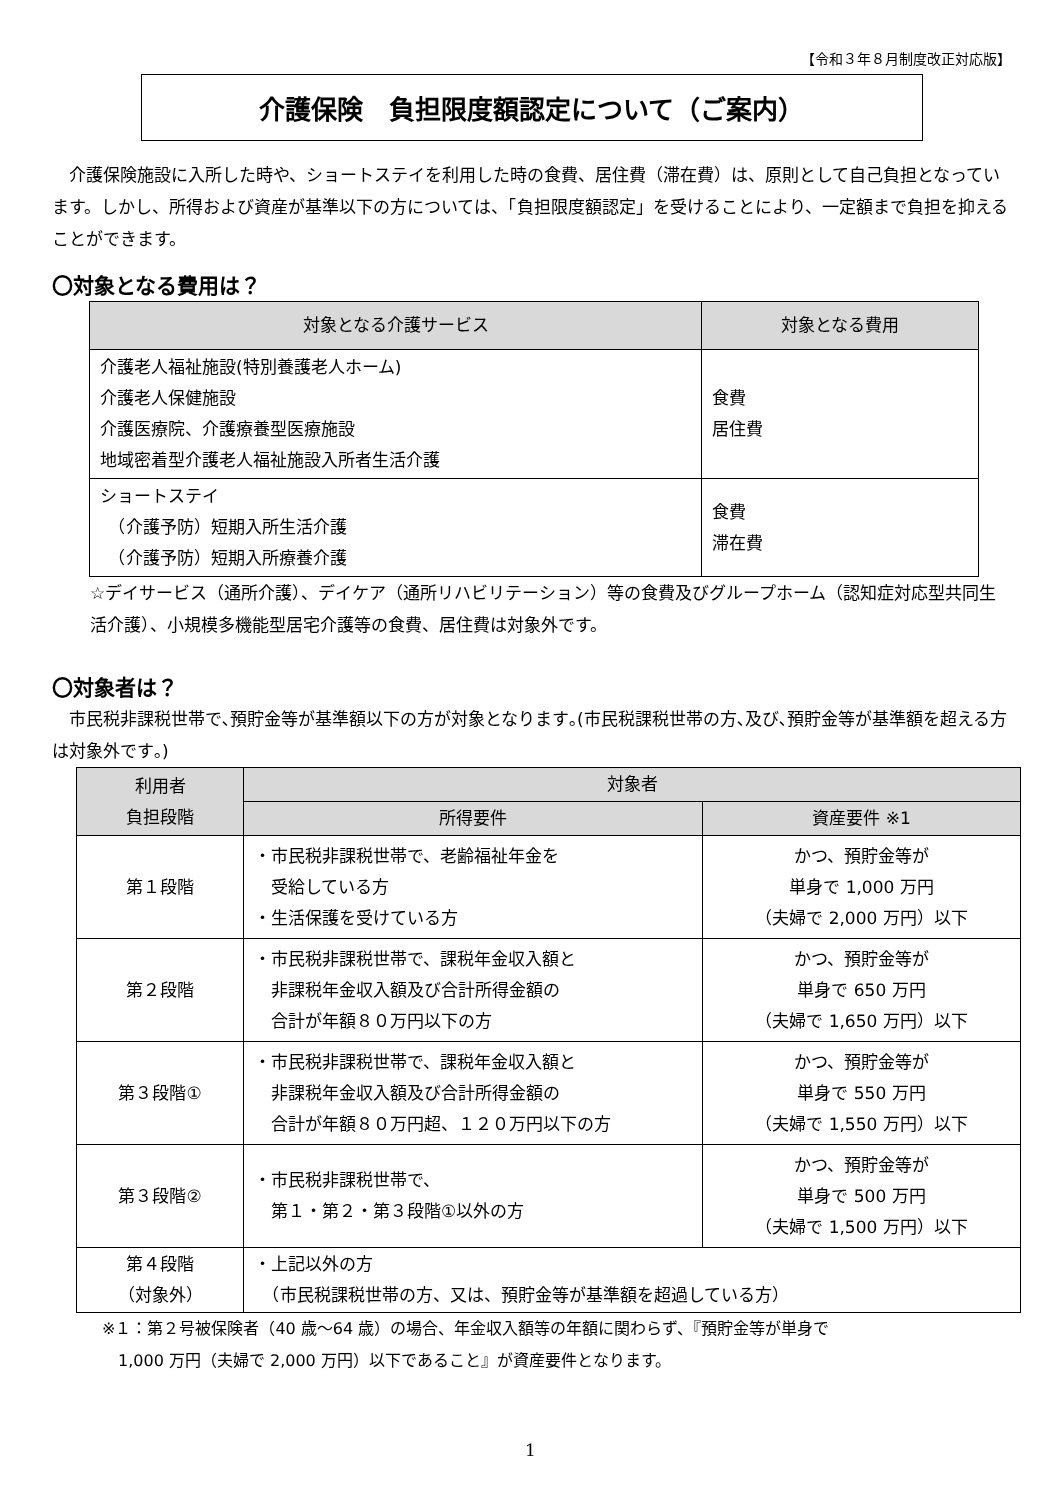【令和３年８月制度改正対応版】
介護保険　負担限度額認定について（ご案内）
　介護保険施設に入所した時や、ショートステイを利用した時の食費、居住費（滞在費）は、原則として自己負担となっています。しかし、所得および資産が基準以下の方については、「負担限度額認定」を受けることにより、一定額まで負担を抑えることができます。
〇対象となる費用は？
| 対象となる介護サービス | 対象となる費用 |
| --- | --- |
| 介護老人福祉施設(特別養護老人ホーム) 介護老人保健施設 介護医療院、介護療養型医療施設 地域密着型介護老人福祉施設入所者生活介護 | 食費 居住費 |
| ショートステイ （介護予防）短期入所生活介護 （介護予防）短期入所療養介護 | 食費 滞在費 |
☆デイサービス（通所介護）、デイケア（通所リハビリテーション）等の食費及びグループホーム（認知症対応型共同生活介護）、小規模多機能型居宅介護等の食費、居住費は対象外です。
〇対象者は？
　市民税非課税世帯で､預貯金等が基準額以下の方が対象となります｡(市民税課税世帯の方､及び､預貯金等が基準額を超える方は対象外です｡)
| 利用者 負担段階 | 対象者 | |
| --- | --- | --- |
| | 所得要件 | 資産要件 ※1 |
| 第１段階 | ・市民税非課税世帯で、老齢福祉年金を 受給している方 ・生活保護を受けている方 | かつ、預貯金等が 単身で 1,000 万円 （夫婦で 2,000 万円）以下 |
| 第２段階 | ・市民税非課税世帯で、課税年金収入額と 非課税年金収入額及び合計所得金額の 合計が年額８０万円以下の方 | かつ、預貯金等が 単身で 650 万円 （夫婦で 1,650 万円）以下 |
| 第３段階① | ・市民税非課税世帯で、課税年金収入額と 非課税年金収入額及び合計所得金額の 合計が年額８０万円超、１２０万円以下の方 | かつ、預貯金等が 単身で 550 万円 （夫婦で 1,550 万円）以下 |
| 第３段階② | ・市民税非課税世帯で、 第１・第２・第３段階①以外の方 | かつ、預貯金等が 単身で 500 万円 （夫婦で 1,500 万円）以下 |
| 第４段階 （対象外） | ・上記以外の方 （市民税課税世帯の方、又は、預貯金等が基準額を超過している方） | |
※１：第２号被保険者（40 歳～64 歳）の場合、年金収入額等の年額に関わらず、『預貯金等が単身で
　1,000 万円（夫婦で 2,000 万円）以下であること』が資産要件となります。
1